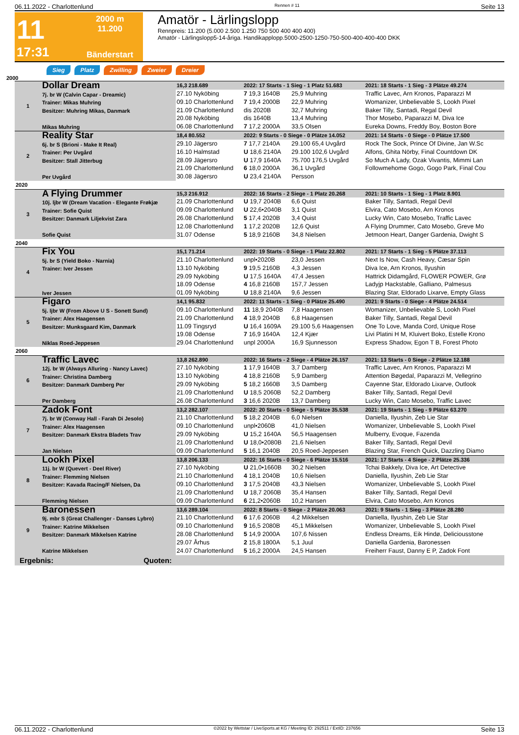06.11.2022 - Charlottenlund Rennen # 11 Seite 13
11
2000 m
11.200
17:31
Bänderstart
Amatör - Lärlingslopp
Rennpreis: 11.200 (5.000 2.500 1.250 750 500 400 400 400)
Amatör - Lärlingslopp5-14-åriga. Handikapplopp.5000-2500-1250-750-500-400-400-400 DKK
Sieg Platz Zwilling Zweier Dreier
2000
| 1 | Dollar Dream 7j. br W (Calvin Capar - Dreamic) Trainer: Mikas Muhring Besitzer: Muhring Mikas, Danmark Mikas Muhring | 16,3 218.689 | 2022: 17 Starts - 1 Sieg - 1 Platz 51.683 | | 2021: 18 Starts - 1 Sieg - 3 Plätze 49.274 |
| | | 27.10 Nyköbing | 7 19,3 1640B | 25,9 Muhring | Traffic Lavec, Arn Kronos, Paparazzi M |
| | | 09.10 Charlottenlund | 7 19,4 2000B | 22,9 Muhring | Womanizer, Unbelievable S, Lookh Pixel |
| | | 21.09 Charlottenlund | dis 2020B | 32,7 Muhring | Baker Tilly, Santadi, Regal Devil |
| | | 20.08 Nyköbing | dis 1640B | 13,4 Muhring | Thor Mosebo, Paparazzi M, Diva Ice |
| | | 06.08 Charlottenlund | 7 17,2 2000A | 33,5 Olsen | Eureka Downs, Freddy Boy, Boston Bore |
| 2 | Reality Star 6j. br S (Brioni - Make It Real) Trainer: Per Uvgård Besitzer: Stall Jitterbug Per Uvgård | 18,4 80.552 | 2022: 9 Starts - 0 Siege - 0 Plätze 14.052 | | 2021: 14 Starts - 0 Siege - 0 Plätze 17.500 |
| | | 29.10 Jägersro | 7 17,7 2140A | 29.100 65,4 Uvgård | Rock The Sock, Prince Of Divine, Jan W.Sc |
| | | 16.10 Halmstad | U 18,6 2140A | 29.100 102,6 Uvgård | Alfons, Ghita Nörby, Final Countdown DK |
| | | 28.09 Jägersro | U 17,9 1640A | 75.700 176,5 Uvgård | So Much A Lady, Ozak Vivantis, Mimmi Lan |
| | | 21.09 Charlottenlund | 6 18,0 2000A | 36,1 Uvgård | Followmehome Gogo, Gogo Park, Final Cou |
| | | 30.08 Jägersro | U 23,4 2140A | Persson | |
| 2020 | | | | | |
| 3 | A Flying Drummer 10j. ljbr W (Dream Vacation - Elegante Frøkjæ Trainer: Sofie Quist Besitzer: Danmark Liljekvist Zara Sofie Quist | 15,3 216.912 | 2022: 16 Starts - 2 Siege - 1 Platz 20.268 | | 2021: 10 Starts - 1 Sieg - 1 Platz 8.901 |
| | | 21.09 Charlottenlund | U 19,7 2040B | 6,6 Quist | Baker Tilly, Santadi, Regal Devil |
| | | 09.09 Charlottenlund | U 22,6•2040B | 3,1 Quist | Elvira, Cato Mosebo, Arn Kronos |
| | | 26.08 Charlottenlund | 5 17,4 2020B | 3,4 Quist | Lucky Win, Cato Mosebo, Traffic Lavec |
| | | 12.08 Charlottenlund | 1 17,2 2020B | 12,6 Quist | A Flying Drummer, Cato Mosebo, Greve Mo |
| | | 31.07 Odense | 5 18,9 2160B | 34,8 Nielsen | Jetmoon Heart, Danger Gardenia, Dwight S |
| 2040 | | | | | |
| 4 | Fix You 5j. br S (Yield Boko - Narnia) Trainer: Iver Jessen Iver Jessen | 15,1 71.214 | 2022: 19 Starts - 0 Siege - 1 Platz 22.802 | | 2021: 17 Starts - 1 Sieg - 5 Plätze 37.113 |
| | | 21.10 Charlottenlund | unpl•2020B | 23,0 Jessen | Next Is Now, Cash Heavy, Cæsar Spin |
| | | 13.10 Nyköbing | 9 19,5 2160B | 4,3 Jessen | Diva Ice, Arn Kronos, Ilyushin |
| | | 29.09 Nyköbing | U 17,5 1640A | 47,4 Jessen | Hattrick Didamgård, FLOWER POWER, Grø |
| | | 18.09 Odense | 4 16,8 2160B | 157,7 Jessen | Ladyjp Hackstable, Galliano, Palmesus |
| | | 01.09 Nyköbing | U 18,8 2140A | 9,6 Jessen | Blazing Star, Eldorado Lixarve, Empty Glass |
| 5 | Figaro 5j. ljbr W (From Above U S - Sonett Sund) Trainer: Alex Haagensen Besitzer: Munksgaard Kim, Danmark Niklas Roed-Jeppesen | 14,1 95.832 | 2022: 11 Starts - 1 Sieg - 0 Plätze 25.490 | | 2021: 9 Starts - 0 Siege - 4 Plätze 24.514 |
| | | 09.10 Charlottenlund | 11 18,9 2040B | 7,8 Haagensen | Womanizer, Unbelievable S, Lookh Pixel |
| | | 21.09 Charlottenlund | 4 18,9 2040B | 6,8 Haagensen | Baker Tilly, Santadi, Regal Devil |
| | | 11.09 Tingsryd | U 16,4 1609A | 29.100 5,6 Haagensen | One To Love, Manda Cord, Unique Rose |
| | | 19.08 Odense | 7 16,9 1640A | 12,4 Kjær | Livi Platini H M, Kluivert Boko, Estelle Krono |
| | | 29.04 Charlottenlund | unpl 2000A | 16,9 Sjunnesson | Express Shadow, Egon T B, Forest Photo |
| 2060 | | | | | |
| 6 | Traffic Lavec 12j. br W (Always Alluring - Nancy Lavec) Trainer: Christina Damberg Besitzer: Danmark Damberg Per Per Damberg | 13,8 262.890 | 2022: 16 Starts - 2 Siege - 4 Plätze 26.157 | | 2021: 13 Starts - 0 Siege - 2 Plätze 12.188 |
| | | 27.10 Nyköbing | 1 17,9 1640B | 3,7 Damberg | Traffic Lavec, Arn Kronos, Paparazzi M |
| | | 13.10 Nyköbing | 4 18,8 2160B | 5,9 Damberg | Attention Bøgedal, Paparazzi M, Vellegrino |
| | | 29.09 Nyköbing | 5 18,2 1660B | 3,5 Damberg | Cayenne Star, Eldorado Lixarve, Outlook |
| | | 21.09 Charlottenlund | U 18,5 2060B | 52,2 Damberg | Baker Tilly, Santadi, Regal Devil |
| | | 26.08 Charlottenlund | 3 16,6 2020B | 13,7 Damberg | Lucky Win, Cato Mosebo, Traffic Lavec |
| 7 | Zadok Font 7j. br W (Conway Hall - Farah Di Jesolo) Trainer: Alex Haagensen Besitzer: Danmark Ekstra Bladets Trav Jan Nielsen | 13,2 282.107 | 2022: 20 Starts - 0 Siege - 5 Plätze 35.538 | | 2021: 19 Starts - 1 Sieg - 9 Plätze 63.270 |
| | | 21.10 Charlottenlund | 5 18,2 2040B | 6,0 Nielsen | Daniella, Ilyushin, Zeb Lie Star |
| | | 09.10 Charlottenlund | unpl•2060B | 41,0 Nielsen | Womanizer, Unbelievable S, Lookh Pixel |
| | | 29.09 Nyköbing | U 15,2 1640A | 56,5 Haagensen | Mulberry, Evoque, Fazenda |
| | | 21.09 Charlottenlund | U 18,0•2080B | 21,6 Nielsen | Baker Tilly, Santadi, Regal Devil |
| | | 09.09 Charlottenlund | 5 16,1 2040B | 20,5 Roed-Jeppesen | Blazing Star, French Quick, Dazzling Diamo |
| 8 | Lookh Pixel 11j. br W (Quevert - Deel River) Trainer: Flemming Nielsen Besitzer: Kavada Racing/F Nielsen, Da Flemming Nielsen | 13,8 206.133 | 2022: 16 Starts - 0 Siege - 6 Plätze 15.516 | | 2021: 17 Starts - 4 Siege - 2 Plätze 25.336 |
| | | 27.10 Nyköbing | U 21,0•1660B | 30,2 Nielsen | Tchai Bakkely, Diva Ice, Art Detective |
| | | 21.10 Charlottenlund | 4 18,1 2040B | 10,6 Nielsen | Daniella, Ilyushin, Zeb Lie Star |
| | | 09.10 Charlottenlund | 3 17,5 2040B | 43,3 Nielsen | Womanizer, Unbelievable S, Lookh Pixel |
| | | 21.09 Charlottenlund | U 18,7 2060B | 35,4 Hansen | Baker Tilly, Santadi, Regal Devil |
| | | 09.09 Charlottenlund | 6 21,2•2060B | 10,2 Hansen | Elvira, Cato Mosebo, Arn Kronos |
| 9 | Baronessen 9j. mbr S (Great Challenger - Dansøs Lybro) Trainer: Katrine Mikkelsen Besitzer: Danmark Mikkelsen Katrine Katrine Mikkelsen | 13,6 289.104 | 2022: 8 Starts - 0 Siege - 2 Plätze 20.063 | | 2021: 9 Starts - 1 Sieg - 3 Plätze 28.280 |
| | | 21.10 Charlottenlund | 6 17,6 2060B | 4,2 Mikkelsen | Daniella, Ilyushin, Zeb Lie Star |
| | | 09.10 Charlottenlund | 9 16,5 2080B | 45,1 Mikkelsen | Womanizer, Unbelievable S, Lookh Pixel |
| | | 28.08 Charlottenlund | 5 14,9 2000A | 107,6 Nissen | Endless Dreams, Eik Hindø, Deliciousstone |
| | | 29.07 Århus | 2 15,8 1800A | 5,1 Juul | Daniella Gardenia, Baronessen |
| | | 24.07 Charlottenlund | 5 16,2 2000A | 24,5 Hansen | Freiherr Faust, Danny E P, Zadok Font |
Ergebnis: Quoten:
06.11.2022 - Charlottenlund ©2022 by Wettstar / LiveSports.at KG / Meeting ID: 292511 / ExtID: 237656 Seite 13